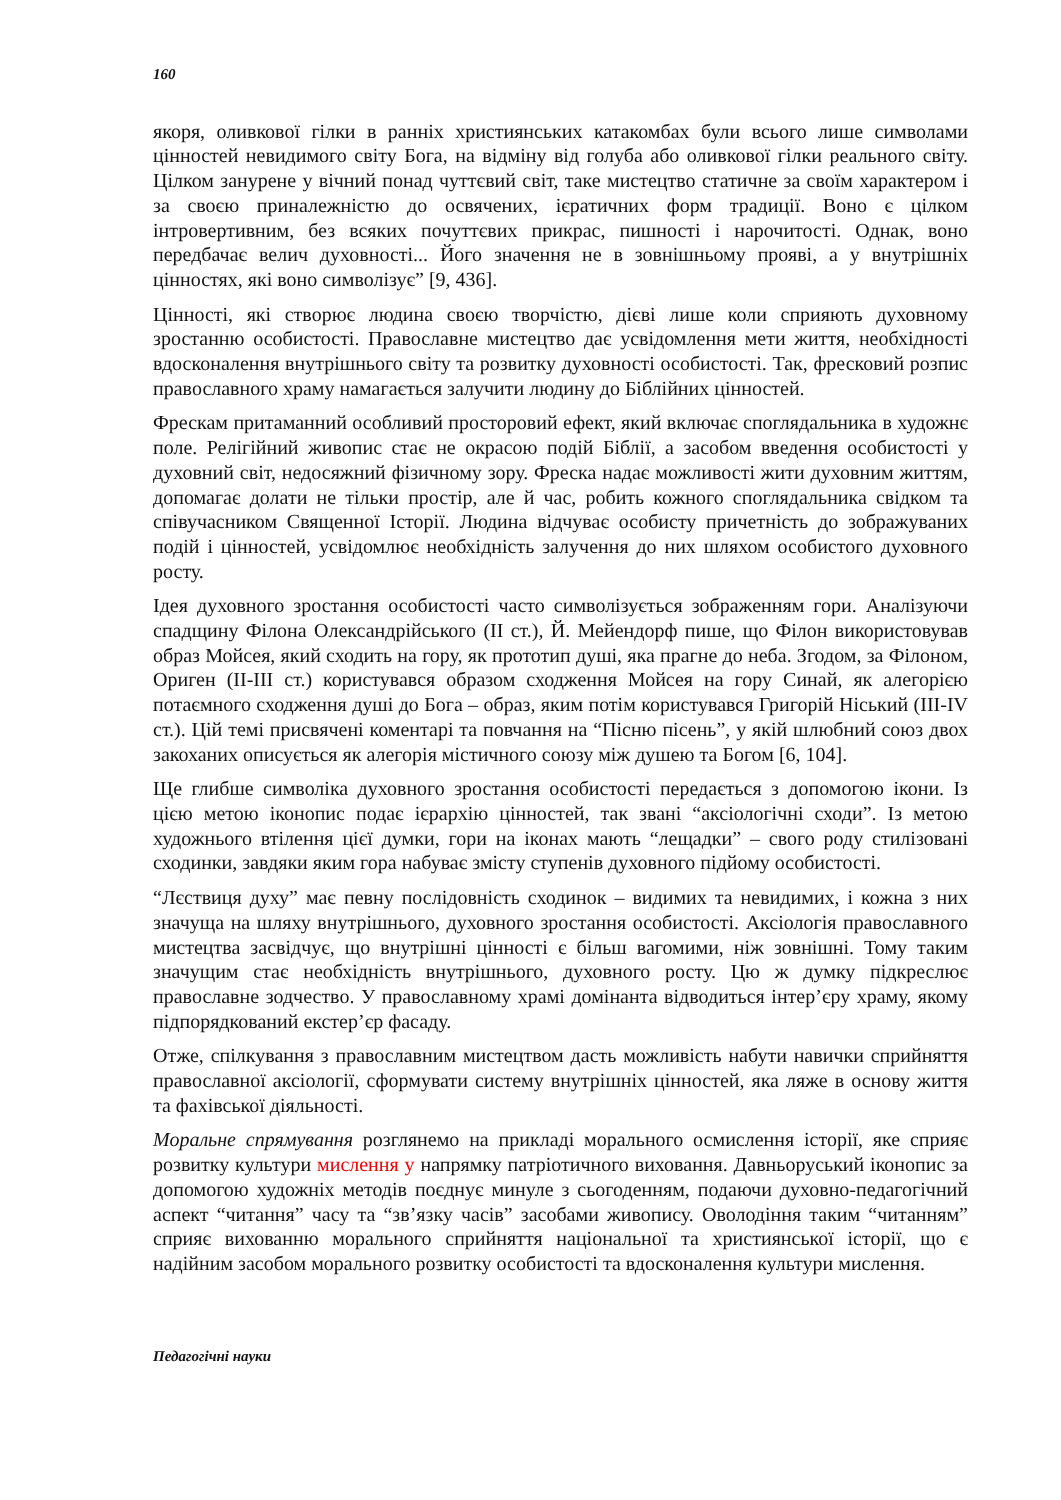160
якоря, оливкової гілки в ранніх християнських катакомбах були всього лише символами цінностей невидимого світу Бога, на відміну від голуба або оливкової гілки реального світу. Цілком занурене у вічний понад чуттєвий світ, таке мистецтво статичне за своїм характером і за своєю приналежністю до освячених, ієратичних форм традиції. Воно є цілком інтровертивним, без всяких почуттєвих прикрас, пишності і нарочитості. Однак, воно передбачає велич духовності... Його значення не в зовнішньому прояві, а у внутрішніх цінностях, які воно символізує” [9, 436].
Цінності, які створює людина своєю творчістю, дієві лише коли сприяють духовному зростанню особистості. Православне мистецтво дає усвідомлення мети життя, необхідності вдосконалення внутрішнього світу та розвитку духовності особистості. Так, фресковий розпис православного храму намагається залучити людину до Біблійних цінностей.
Фрескам притаманний особливий просторовий ефект, який включає споглядальника в художнє поле. Релігійний живопис стає не окрасою подій Біблії, а засобом введення особистості у духовний світ, недосяжний фізичному зору. Фреска надає можливості жити духовним життям, допомагає долати не тільки простір, але й час, робить кожного споглядальника свідком та співучасником Священної Історії. Людина відчуває особисту причетність до зображуваних подій і цінностей, усвідомлює необхідність залучення до них шляхом особистого духовного росту.
Ідея духовного зростання особистості часто символізується зображенням гори. Аналізуючи спадщину Філона Олександрійського (II ст.), Й. Мейендорф пише, що Філон використовував образ Мойсея, який сходить на гору, як прототип душі, яка прагне до неба. Згодом, за Філоном, Ориген (II-III ст.) користувався образом сходження Мойсея на гору Синай, як алегорією потаємного сходження душі до Бога – образ, яким потім користувався Григорій Ніський (III-IV ст.). Цій темі присвячені коментарі та повчання на “Пісню пісень”, у якій шлюбний союз двох закоханих описується як алегорія містичного союзу між душею та Богом [6, 104].
Ще глибше символіка духовного зростання особистості передається з допомогою ікони. Із цією метою іконопис подає ієрархію цінностей, так звані “аксіологічні сходи”. Із метою художнього втілення цієї думки, гори на іконах мають “лещадки” – свого роду стилізовані сходинки, завдяки яким гора набуває змісту ступенів духовного підйому особистості.
“Лєствиця духу” має певну послідовність сходинок – видимих та невидимих, і кожна з них значуща на шляху внутрішнього, духовного зростання особистості. Аксіологія православного мистецтва засвідчує, що внутрішні цінності є більш вагомими, ніж зовнішні. Тому таким значущим стає необхідність внутрішнього, духовного росту. Цю ж думку підкреслює православне зодчество. У православному храмі домінанта відводиться інтер’єру храму, якому підпорядкований екстер’єр фасаду.
Отже, спілкування з православним мистецтвом дасть можливість набути навички сприйняття православної аксіології, сформувати систему внутрішніх цінностей, яка ляже в основу життя та фахівської діяльності.
Моральне спрямування розглянемо на прикладі морального осмислення історії, яке сприяє розвитку культури мислення у напрямку патріотичного виховання. Давньоруський іконопис за допомогою художніх методів поєднує минуле з сьогоденням, подаючи духовно-педагогічний аспект “читання” часу та “зв’язку часів” засобами живопису. Оволодіння таким “читанням” сприяє вихованню морального сприйняття національної та християнської історії, що є надійним засобом морального розвитку особистості та вдосконалення культури мислення.
Педагогічні науки